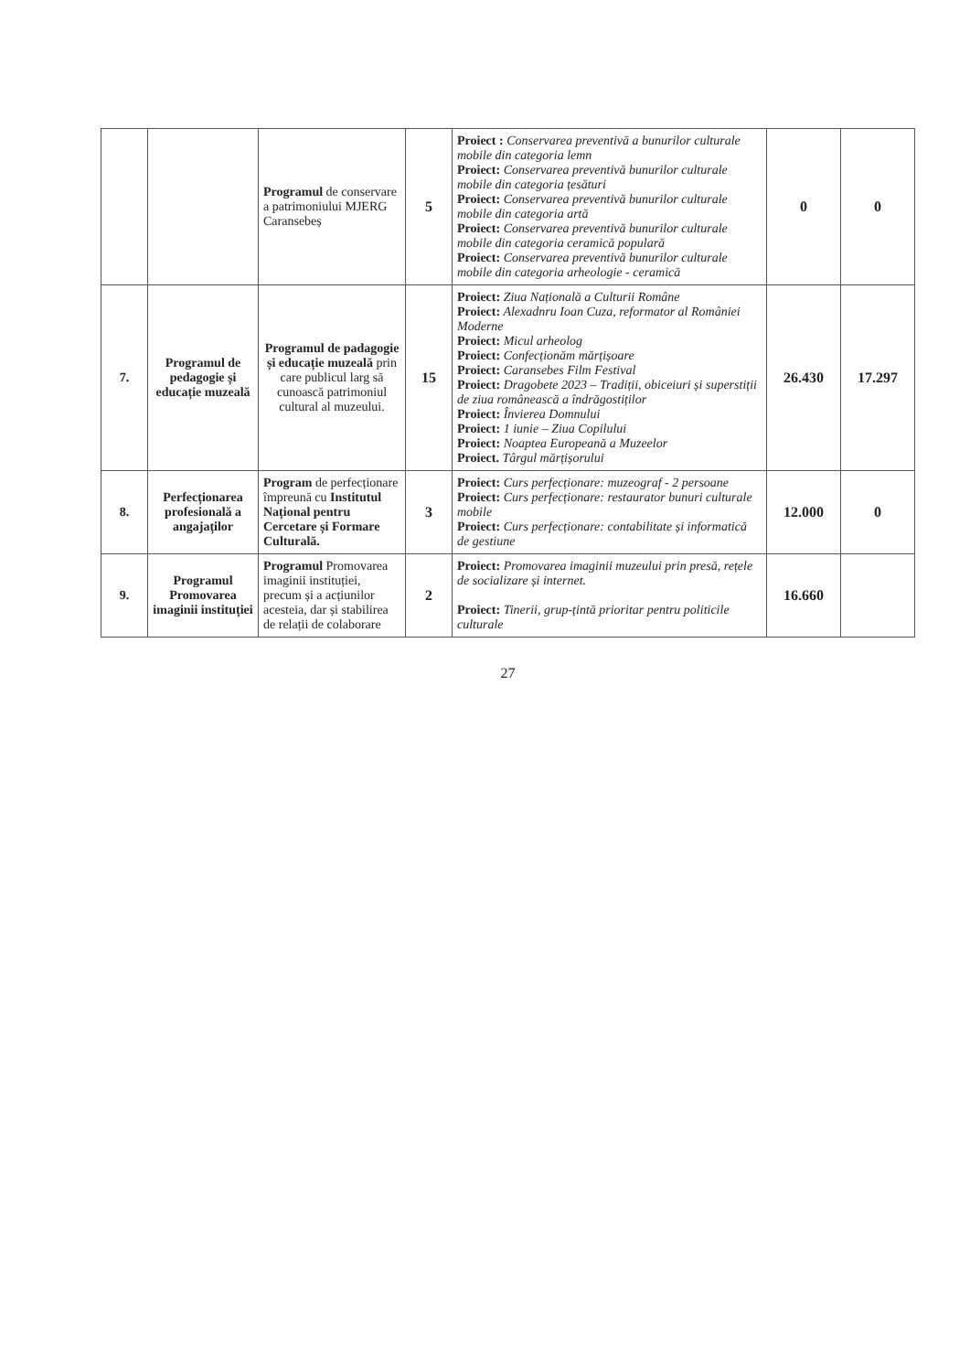| | | Programul de conservare a patrimoniului MJERG Caransebeș | 5 | Proiect : Conservarea preventivă a bunurilor culturale mobile din categoria lemn Proiect: Conservarea preventivă bunurilor culturale mobile din categoria țesături Proiect: Conservarea preventivă bunurilor culturale mobile din categoria artă Proiect: Conservarea preventivă bunurilor culturale mobile din categoria ceramică populară Proiect: Conservarea preventivă bunurilor culturale mobile din categoria arheologie - ceramică | 0 | 0 |
| 7. | Programul de pedagogie și educație muzeală | Programul de padagogie și educație muzeală prin care publicul larg să cunoască patrimoniul cultural al muzeului. | 15 | Proiect: Ziua Națională a Culturii Române Proiect: Alexadnru Ioan Cuza, reformator al României Moderne Proiect: Micul arheolog Proiect: Confecționăm mărțișoare Proiect: Caransebes Film Festival Proiect: Dragobete 2023 – Tradiții, obiceiuri și superstiții de ziua românească a îndrăgostiților Proiect: Învierea Domnului Proiect: 1 iunie – Ziua Copilului Proiect: Noaptea Europeană a Muzeelor Proiect. Târgul mărțișorului | 26.430 | 17.297 |
| 8. | Perfecționarea profesională a angajaților | Program de perfecționare împreună cu Institutul Național pentru Cercetare și Formare Culturală. | 3 | Proiect: Curs perfecționare: muzeograf - 2 persoane Proiect: Curs perfecționare: restaurator bunuri culturale mobile Proiect: Curs perfecționare: contabilitate și informatică de gestiune | 12.000 | 0 |
| 9. | Programul Promovarea imaginii instituției | Programul Promovarea imaginii instituției, precum și a acțiunilor acesteia, dar și stabilirea de relații de colaborare | 2 | Proiect: Promovarea imaginii muzeului prin presă, rețele de socializare și internet. Proiect: Tinerii, grup-țintă prioritar pentru politicile culturale | 16.660 | |
27